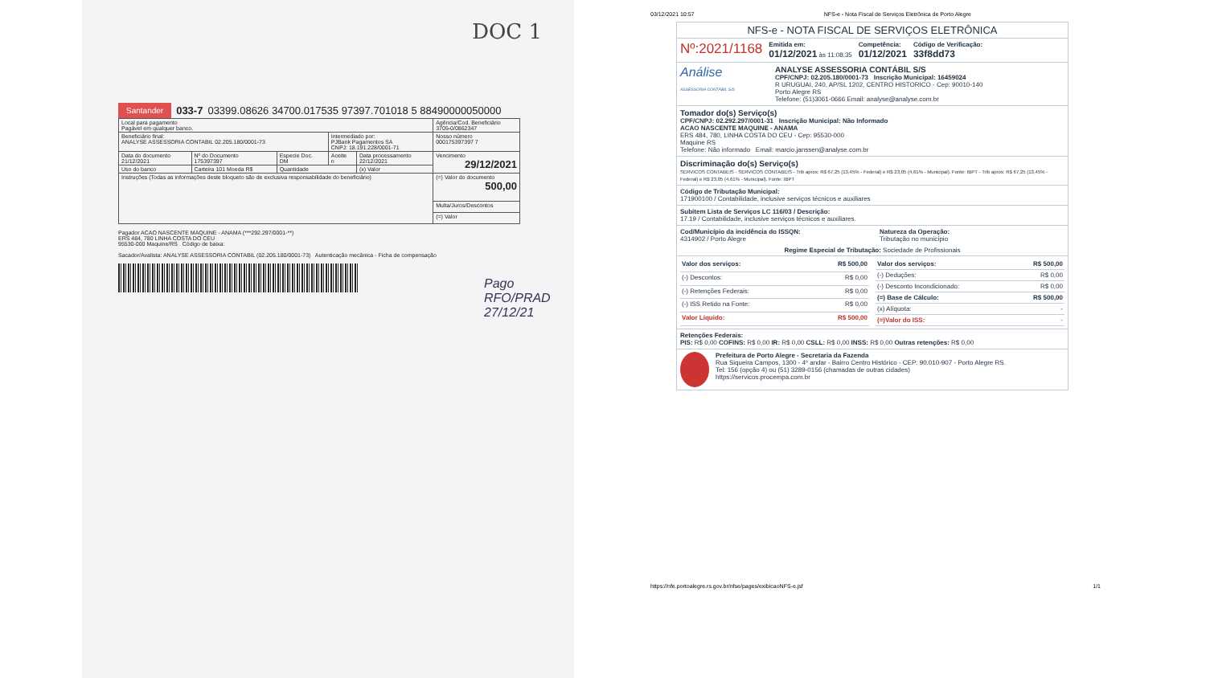DOC 1
Santander 033-7 03399.08626 34700.017535 97397.701018 5 88490000050000
| Local para pagamento Pagável em qualquer banco. | | | | | Agência/Cod. Beneficiário 3705-0/0862347 |
| Beneficiário final: ANALYSE ASSESSORIA CONTABIL 02.205.180/0001-73 | | | Intermediado por: PJBank Pagamentos SA CNPJ: 18.191.228/0001-71 | | Nosso número 000175397397 7 |
| Data do documento 21/12/2021 | Nº do Documento 175397397 | Especie Doc. DM | Aceite n | Data processamento 22/12/2021 | Vencimento 29/12/2021 |
| Uso do banco | Carteira 101 Moeda R$ | Quantidade | | (x) Valor | |
| Instruções (Todas as informações deste bloqueto são de exclusiva responsabilidade do beneficiário) | | | | | (=) Valor do documento 500,00 |
| | | | | | Multa/Juros/Descontos |
| | | | | | (=) Valor |
Pagador ACAO NASCENTE MAQUINE - ANAMA (***292.297/0001-**)
ERS 484, 780 LINHA COSTA DO CEU
95530-000 Maquine/RS Código de baixa:
Sacador/Avalista: ANALYSE ASSESSORIA CONTABIL (02.205.180/0001-73) Autenticação mecânica - Ficha de compensação
Pago RFO/PRAD 27/12/21
03/12/2021 10:57 NFS-e - Nota Fiscal de Serviços Eletrônica de Porto Alegre
NFS-e - NOTA FISCAL DE SERVIÇOS ELETRÔNICA
Nº:2021/1168 Emitida em:
01/12/2021 às 11:08:35 Competência:
01/12/2021 Código de Verificação:
33f8dd73
Análise
ASSESSORIA CONTÁBIL S/S ANALYSE ASSESSORIA CONTÁBIL S/S
CPF/CNPJ: 02.205.180/0001-73 Inscrição Municipal: 16459024
R URUGUAI, 240, AP/SL 1202, CENTRO HISTORICO - Cep: 90010-140
Porto Alegre RS
Telefone: (51)3061-0666 Email: analyse@analyse.com.br
Tomador do(s) Serviço(s)
CPF/CNPJ: 02.292.297/0001-31 Inscrição Municipal: Não Informado
ACAO NASCENTE MAQUINE - ANAMA
ERS 484, 780, LINHA COSTA DO CEU - Cep: 95530-000
Maquine RS
Telefone: Não informado Email: marcio.janssen@analyse.com.br
Discriminação do(s) Serviço(s)
SERVICOS CONTABEIS - SERVICOS CONTABEIS - Trib aprox: R$ 67,25 (13,45% - Federal) e R$ 23,05 (4,61% - Municipal). Fonte: IBPT - Trib aprox: R$ 67,25 (13,45% - Federal) e R$ 23,05 (4,61% - Municipal). Fonte: IBPT
Código de Tributação Municipal:
171900100 / Contabilidade, inclusive serviços técnicos e auxiliares
Subitem Lista de Serviços LC 116/03 / Descrição:
17.19 / Contabilidade, inclusive serviços técnicos e auxiliares.
Cod/Município da incidência do ISSQN:
4314902 / Porto Alegre Natureza da Operação:
Tributação no município
Regime Especial de Tributação: Sociedade de Profissionais
| Valor dos serviços: | R$ 500,00 |
| (-) Descontos: | R$ 0,00 |
| (-) Retenções Federais: | R$ 0,00 |
| (-) ISS Retido na Fonte: | R$ 0,00 |
| Valor Líquido: | R$ 500,00 |
| Valor dos serviços: | R$ 500,00 |
| (-) Deduções: | R$ 0,00 |
| (-) Desconto Incondicionado: | R$ 0,00 |
| (=) Base de Cálculo: | R$ 500,00 |
| (x) Alíquota: | - |
| (=)Valor do ISS: | - |
Retenções Federais:
PIS: R$ 0,00 COFINS: R$ 0,00 IR: R$ 0,00 CSLL: R$ 0,00 INSS: R$ 0,00 Outras retenções: R$ 0,00
Prefeitura de Porto Alegre - Secretaria da Fazenda
Rua Siqueira Campos, 1300 - 4º andar - Bairro Centro Histórico - CEP: 90.010-907 - Porto Alegre RS.
Tel: 156 (opção 4) ou (51) 3289-0156 (chamadas de outras cidades)
https://servicos.procempa.com.br
https://nfe.portoalegre.rs.gov.br/nfse/pages/exibicaoNFS-e.jsf 1/1